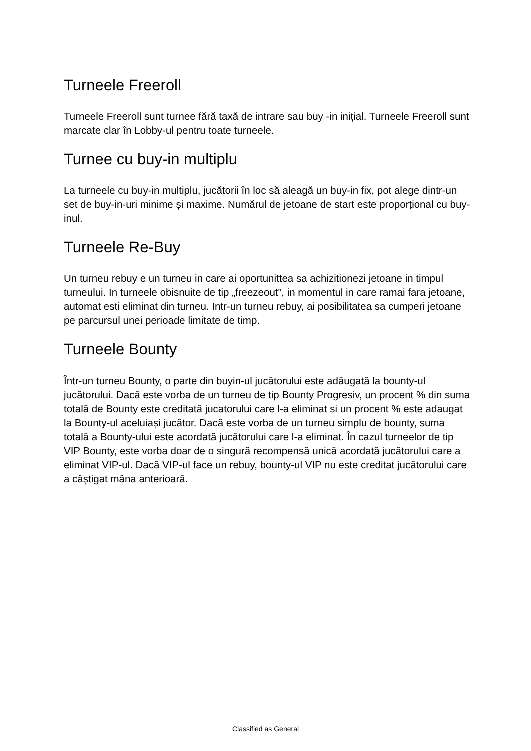Turneele Freeroll
Turneele Freeroll sunt turnee fără taxă de intrare sau buy -in inițial. Turneele Freeroll sunt marcate clar în Lobby-ul pentru toate turneele.
Turnee cu buy-in multiplu
La turneele cu buy-in multiplu, jucătorii în loc să aleagă un buy-in fix, pot alege dintr-un set de buy-in-uri minime și maxime. Numărul de jetoane de start este proporțional cu buy-inul.
Turneele Re-Buy
Un turneu rebuy e un turneu in care ai oportunittea sa achizitionezi jetoane in timpul turneului. In turneele obisnuite de tip „freezeout”, in momentul in care ramai fara jetoane, automat esti eliminat din turneu. Intr-un turneu rebuy, ai posibilitatea sa cumperi jetoane pe parcursul unei perioade limitate de timp.
Turneele Bounty
Într-un turneu Bounty, o parte din buyin-ul jucătorului este adăugată la bounty-ul jucătorului. Dacă este vorba de un turneu de tip Bounty Progresiv, un procent % din suma totală de Bounty este creditată jucatorului care l-a eliminat si un procent % este adaugat la Bounty-ul aceluiași jucător. Dacă este vorba de un turneu simplu de bounty, suma totală a Bounty-ului este acordată jucătorului care l-a eliminat. În cazul turneelor de tip VIP Bounty, este vorba doar de o singură recompensă unică acordată jucătorului care a eliminat VIP-ul. Dacă VIP-ul face un rebuy, bounty-ul VIP nu este creditat jucătorului care a câștigat mâna anterioară.
Classified as General